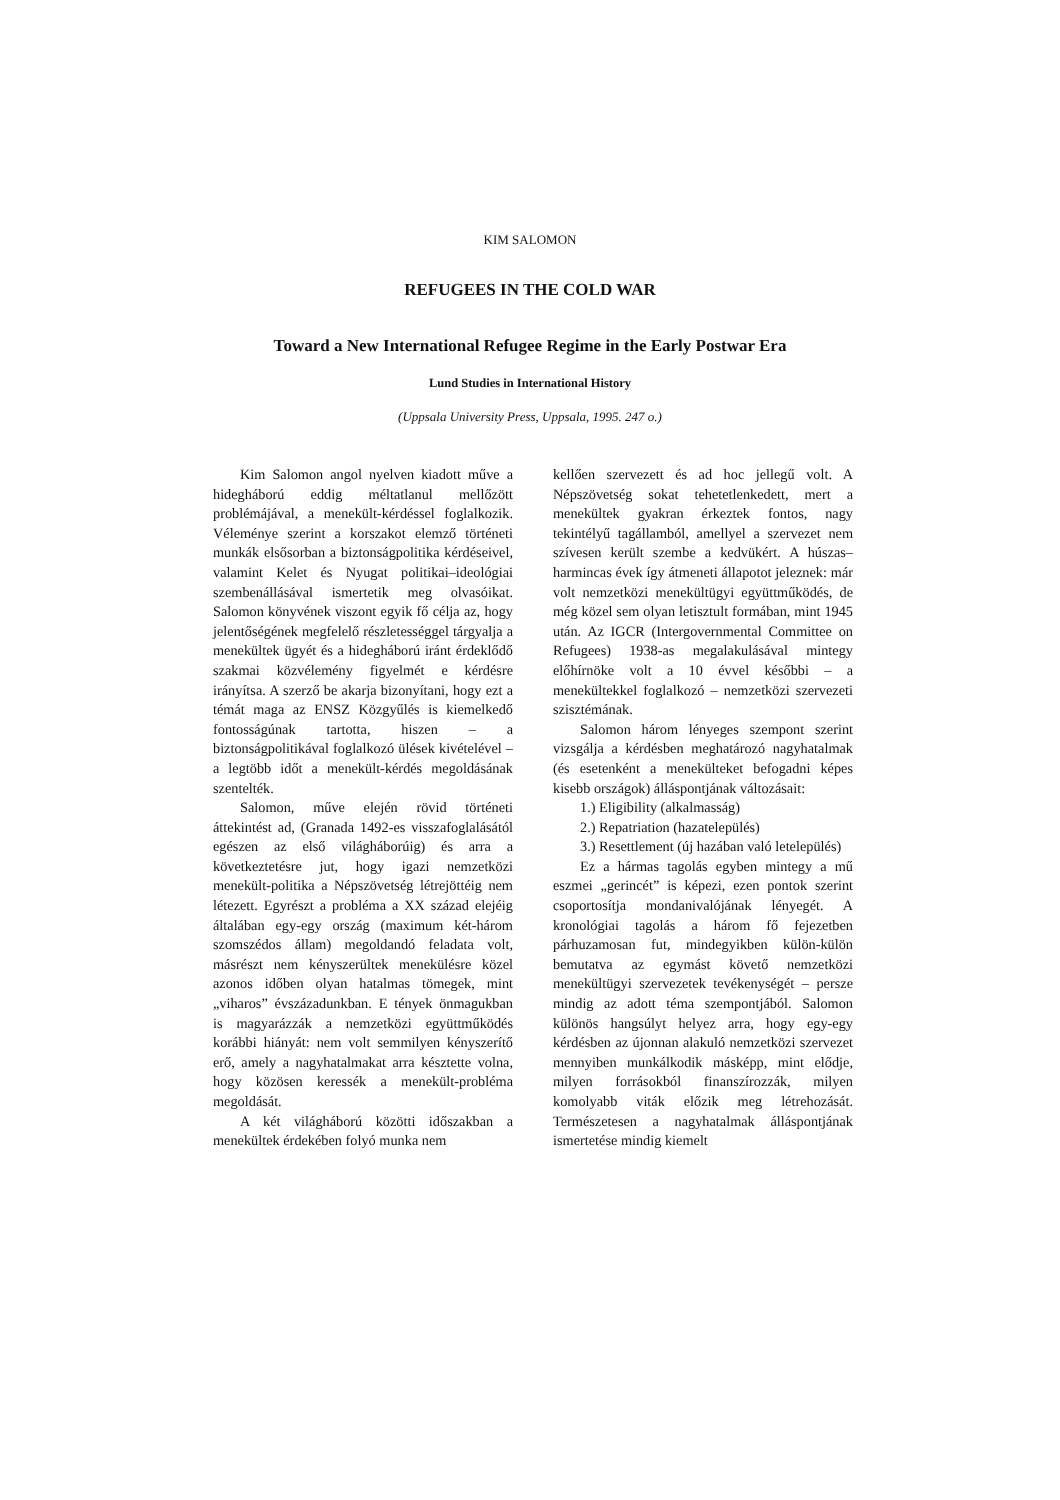KIM SALOMON
REFUGEES IN THE COLD WAR
Toward a New International Refugee Regime in the Early Postwar Era
Lund Studies in International History
(Uppsala University Press, Uppsala, 1995. 247 o.)
Kim Salomon angol nyelven kiadott műve a hidegháború eddig méltatlanul mellőzött problémájával, a menekült-kérdéssel foglalkozik. Véleménye szerint a korszakot elemző történeti munkák elsősorban a biztonságpolitika kérdéseivel, valamint Kelet és Nyugat politikai–ideológiai szembenállásával ismertetik meg olvasóikat. Salomon könyvének viszont egyik fő célja az, hogy jelentőségének megfelelő részletességgel tárgyalja a menekültek ügyét és a hidegháború iránt érdeklődő szakmai közvélemény figyelmét e kérdésre irányítsa. A szerző be akarja bizonyítani, hogy ezt a témát maga az ENSZ Közgyűlés is kiemelkedő fontosságúnak tartotta, hiszen – a biztonságpolitikával foglalkozó ülések kivételével – a legtöbb időt a menekült-kérdés megoldásának szentelték.
Salomon, műve elején rövid történeti áttekintést ad, (Granada 1492-es visszafoglalásától egészen az első világháborúig) és arra a következtetésre jut, hogy igazi nemzetközi menekült-politika a Népszövetség létrejöttéig nem létezett. Egyrészt a probléma a XX század elejéig általában egy-egy ország (maximum két-három szomszédos állam) megoldandó feladata volt, másrészt nem kényszerültek menekülésre közel azonos időben olyan hatalmas tömegek, mint „viharos” évszázadunkban. E tények önmagukban is magyarázzák a nemzetközi együttműködés korábbi hiányát: nem volt semmilyen kényszerítő erő, amely a nagyhatalmakat arra késztette volna, hogy közösen keressék a menekült-probléma megoldását.
A két világháború közötti időszakban a menekültek érdekében folyó munka nem
kellően szervezett és ad hoc jellegű volt. A Népszövetség sokat tehetetlenkedett, mert a menekültek gyakran érkeztek fontos, nagy tekintélyű tagállamból, amellyel a szervezet nem szívesen került szembe a kedvükért. A húszas–harmincas évek így átmeneti állapotot jeleznek: már volt nemzetközi menekültügyi együttműködés, de még közel sem olyan letisztult formában, mint 1945 után. Az IGCR (Intergovernmental Committee on Refugees) 1938-as megalakulásával mintegy előhírnöke volt a 10 évvel későbbi – a menekültekkel foglalkozó – nemzetközi szervezeti szisztémának.
Salomon három lényeges szempont szerint vizsgálja a kérdésben meghatározó nagyhatalmak (és esetenként a menekülteket befogadni képes kisebb országok) álláspontjának változásait:
1.) Eligibility (alkalmasság)
2.) Repatriation (hazatelepülés)
3.) Resettlement (új hazában való letelepülés)
Ez a hármas tagolás egyben mintegy a mű eszmei „gerincét” is képezi, ezen pontok szerint csoportosítja mondanivalójának lényegét. A kronológiai tagolás a három fő fejezetben párhuzamosan fut, mindegyikben külön-külön bemutatva az egymást követő nemzetközi menekültügyi szervezetek tevékenységét – persze mindig az adott téma szempontjából. Salomon különös hangsúlyt helyez arra, hogy egy-egy kérdésben az újonnan alakuló nemzetközi szervezet mennyiben munkálkodik másképp, mint elődje, milyen forrásokból finanszírozzák, milyen komolyabb viták előzik meg létrehozását. Természetesen a nagyhatalmak álláspontjának ismertetése mindig kiemelt